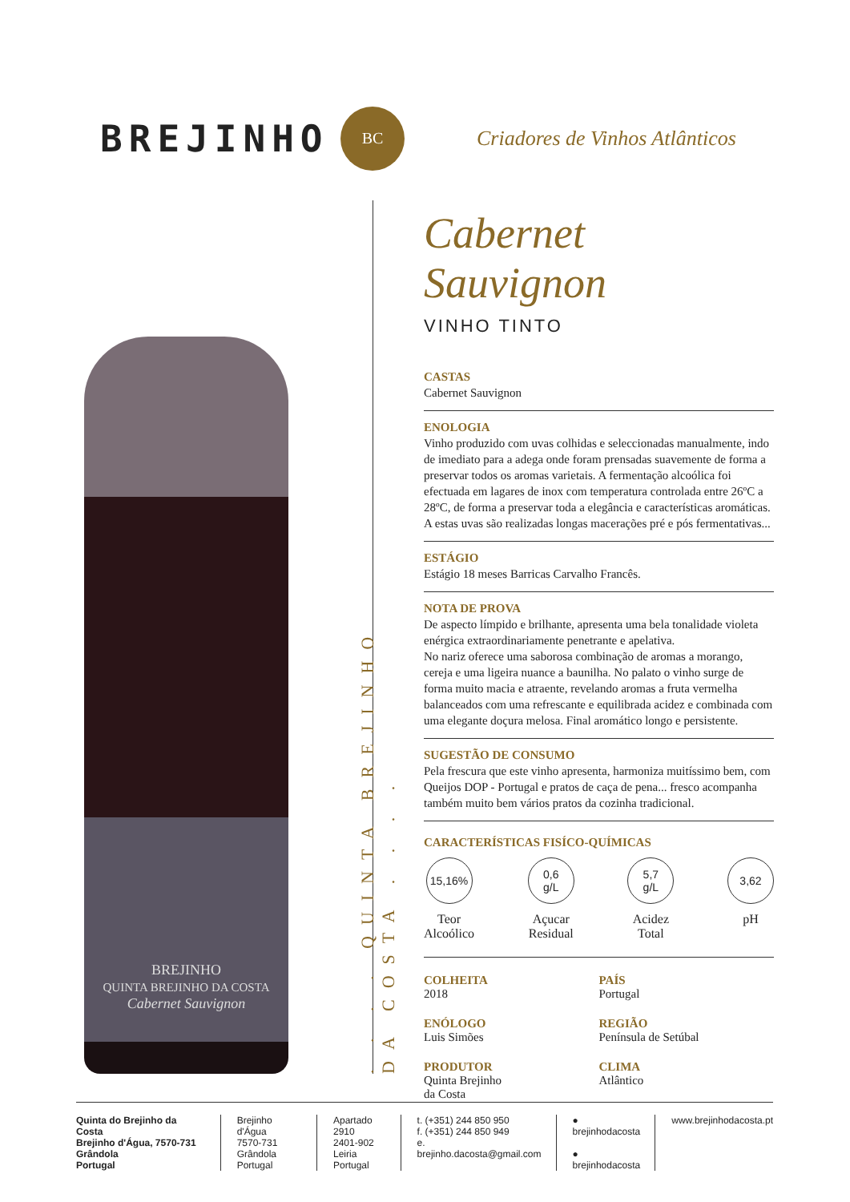BREJINHO
BC
Criadores de Vinhos Atlânticos
BREJINHO
QUINTA BREJINHO DA COSTA
Cabernet Sauvignon
. . . . QUINTA BREJINHO DA COSTA . . . .
Cabernet Sauvignon
VINHO TINTO
CASTAS
Cabernet Sauvignon
ENOLOGIA
Vinho produzido com uvas colhidas e seleccionadas manualmente, indo de imediato para a adega onde foram prensadas suavemente de forma a preservar todos os aromas varietais. A fermentação alcoólica foi efectuada em lagares de inox com temperatura controlada entre 26ºC a 28ºC, de forma a preservar toda a elegância e características aromáticas. A estas uvas são realizadas longas macerações pré e pós fermentativas...
ESTÁGIO
Estágio 18 meses Barricas Carvalho Francês.
NOTA DE PROVA
De aspecto límpido e brilhante, apresenta uma bela tonalidade violeta enérgica extraordinariamente penetrante e apelativa.
No nariz oferece uma saborosa combinação de aromas a morango, cereja e uma ligeira nuance a baunilha. No palato o vinho surge de forma muito macia e atraente, revelando aromas a fruta vermelha balanceados com uma refrescante e equilibrada acidez e combinada com uma elegante doçura melosa. Final aromático longo e persistente.
SUGESTÃO DE CONSUMO
Pela frescura que este vinho apresenta, harmoniza muitíssimo bem, com Queijos DOP - Portugal e pratos de caça de pena... fresco acompanha também muito bem vários pratos da cozinha tradicional.
CARACTERÍSTICAS FISÍCO-QUÍMICAS
15,16%
Teor
Alcoólico
0,6
g/L
Açucar
Residual
5,7
g/L
Acidez
Total
3,62
pH
COLHEITA
2018
PAÍS
Portugal
ENÓLOGO
Luis Simões
REGIÃO
Península de Setúbal
PRODUTOR
Quinta Brejinho
da Costa
CLIMA
Atlântico
Quinta do Brejinho da Costa
Brejinho d'Água, 7570-731 Grândola
Portugal
Brejinho d'Água
7570-731 Grândola
Portugal
Apartado 2910
2401-902 Leiria
Portugal
t. (+351) 244 850 950
f. (+351) 244 850 949
e. brejinho.dacosta@gmail.com
● brejinhodacosta
● brejinhodacosta
www.brejinhodacosta.pt